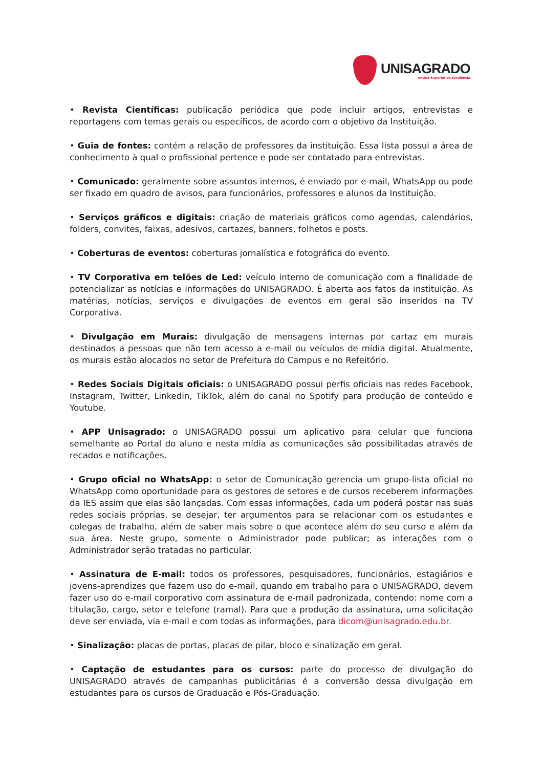UNISAGRADO
Ensino Superior de Excelência
• Revista Científicas: publicação periódica que pode incluir artigos, entrevistas e reportagens com temas gerais ou específicos, de acordo com o objetivo da Instituição.
• Guia de fontes: contém a relação de professores da instituição. Essa lista possui a área de conhecimento à qual o profissional pertence e pode ser contatado para entrevistas.
• Comunicado: geralmente sobre assuntos internos, é enviado por e-mail, WhatsApp ou pode ser fixado em quadro de avisos, para funcionários, professores e alunos da Instituição.
• Serviços gráficos e digitais: criação de materiais gráficos como agendas, calendários, folders, convites, faixas, adesivos, cartazes, banners, folhetos e posts.
• Coberturas de eventos: coberturas jornalística e fotográfica do evento.
• TV Corporativa em telões de Led: veículo interno de comunicação com a finalidade de potencializar as notícias e informações do UNISAGRADO. É aberta aos fatos da instituição. As matérias, notícias, serviços e divulgações de eventos em geral são inseridos na TV Corporativa.
• Divulgação em Murais: divulgação de mensagens internas por cartaz em murais destinados a pessoas que não tem acesso a e-mail ou veículos de mídia digital. Atualmente, os murais estão alocados no setor de Prefeitura do Campus e no Refeitório.
• Redes Sociais Digitais oficiais: o UNISAGRADO possui perfis oficiais nas redes Facebook, Instagram, Twitter, Linkedin, TikTok, além do canal no Spotify para produção de conteúdo e Youtube.
• APP Unisagrado: o UNISAGRADO possui um aplicativo para celular que funciona semelhante ao Portal do aluno e nesta mídia as comunicações são possibilitadas através de recados e notificações.
• Grupo oficial no WhatsApp: o setor de Comunicação gerencia um grupo-lista oficial no WhatsApp como oportunidade para os gestores de setores e de cursos receberem informações da IES assim que elas são lançadas. Com essas informações, cada um poderá postar nas suas redes sociais próprias, se desejar, ter argumentos para se relacionar com os estudantes e colegas de trabalho, além de saber mais sobre o que acontece além do seu curso e além da sua área. Neste grupo, somente o Administrador pode publicar; as interações com o Administrador serão tratadas no particular.
• Assinatura de E-mail: todos os professores, pesquisadores, funcionários, estagiários e jovens-aprendizes que fazem uso do e-mail, quando em trabalho para o UNISAGRADO, devem fazer uso do e-mail corporativo com assinatura de e-mail padronizada, contendo: nome com a titulação, cargo, setor e telefone (ramal). Para que a produção da assinatura, uma solicitação deve ser enviada, via e-mail e com todas as informações, para dicom@unisagrado.edu.br.
• Sinalização: placas de portas, placas de pilar, bloco e sinalização em geral.
• Captação de estudantes para os cursos: parte do processo de divulgação do UNISAGRADO através de campanhas publicitárias é a conversão dessa divulgação em estudantes para os cursos de Graduação e Pós-Graduação.